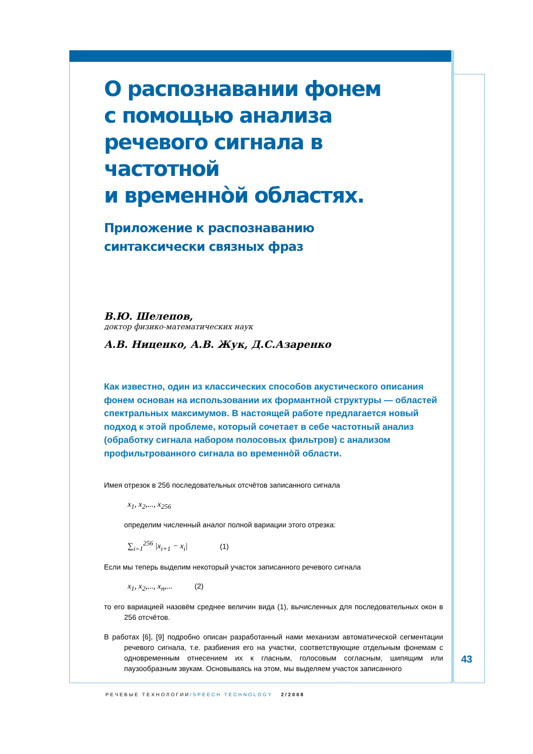О распознавании фонем
с помощью анализа
речевого сигнала в частотной
и временнòй областях.
Приложение к распознаванию
синтаксически связных фраз
В.Ю. Шелепов,
доктор физико-математических наук
А.В. Ниценко, А.В. Жук, Д.С.Азаренко
Как известно, один из классических способов акустического описания фонем основан на использовании их формантной структуры — областей спектральных максимумов. В настоящей работе предлагается новый подход к этой проблеме, который сочетает в себе частотный анализ (обработку сигнала набором полосовых фильтров) с анализом профильтрованного сигнала во временнòй области.
Имея отрезок в 256 последовательных отсчётов записанного сигнала
x<sub>1</sub>, x<sub>2</sub>,..., x<sub>256</sub>
определим численный аналог полной вариации этого отрезка:
∑<sub>i=1</sub><sup>256</sup> |x<sub>i+1</sub> − x<sub>i</sub>| (1)
Если мы теперь выделим некоторый участок записанного речевого сигнала
x<sub>1</sub>, x<sub>2</sub>,..., x<sub>n</sub>,... (2)
то его вариацией назовём среднее величин вида (1), вычисленных для последовательных окон в 256 отсчётов.
В работах [6], [9] подробно описан разработанный нами механизм автоматической сегментации речевого сигнала, т.е. разбиения его на участки, соответствующие отдельным фонемам с одновременным отнесением их к гласным, голосовым согласным, шипящим или паузообразным звукам. Основываясь на этом, мы выделяем участок записанного
43
РЕЧЕВЫЕ ТЕХНОЛОГИИ/SPEECH TECHNOLOGY 2/2008